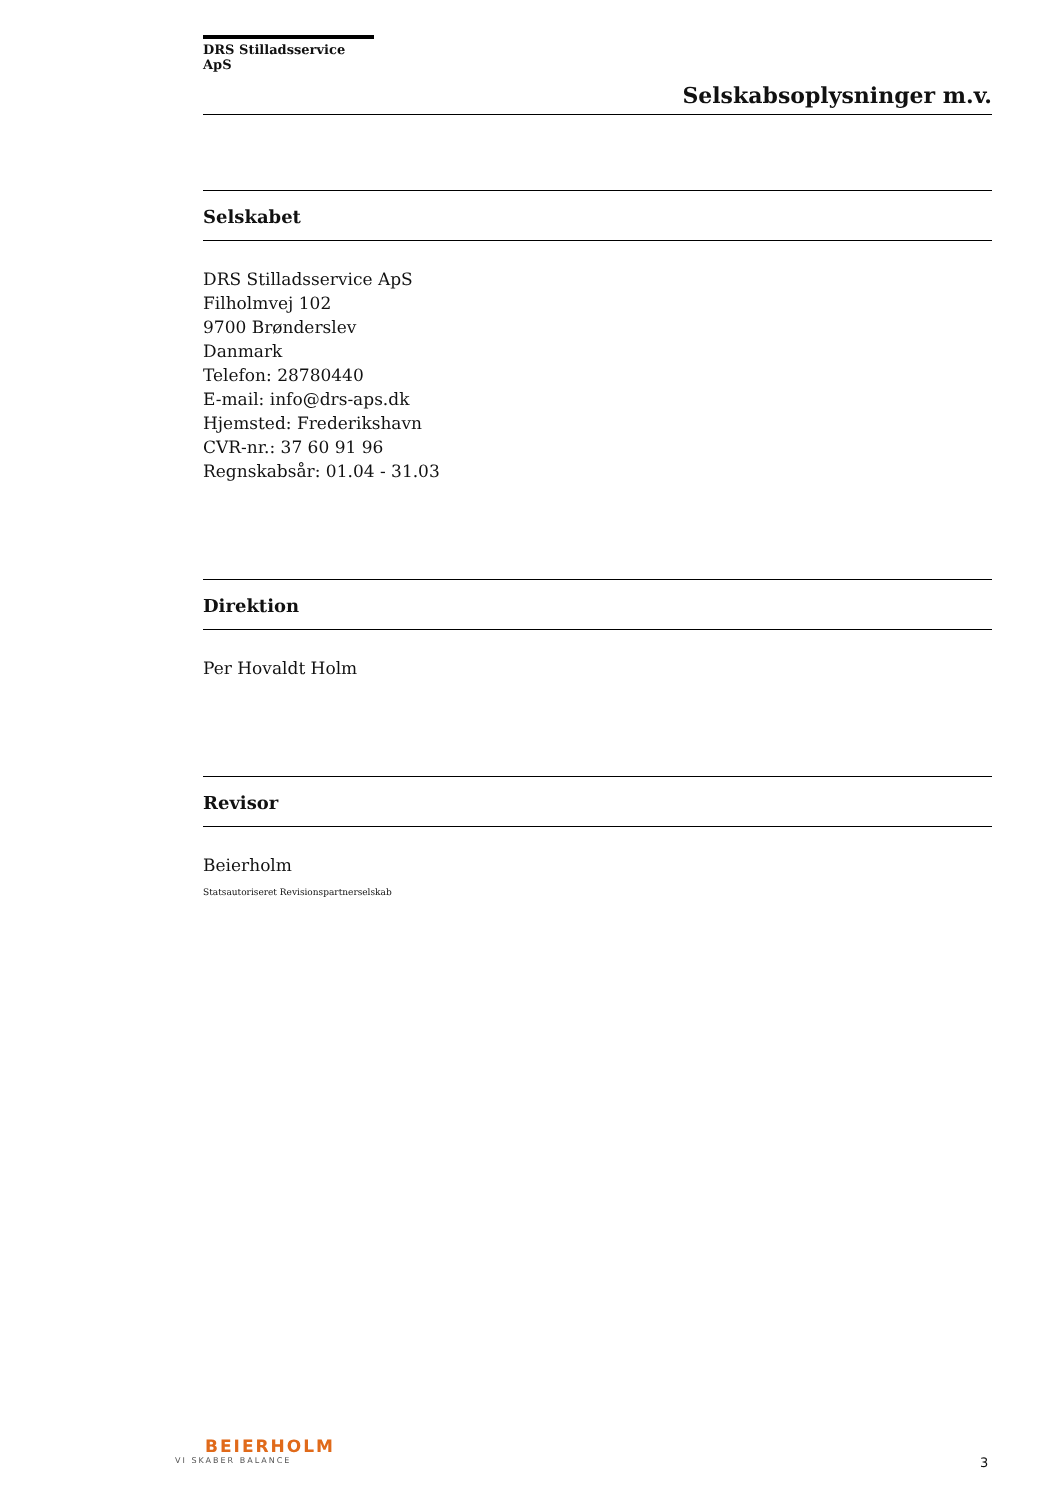DRS Stilladsservice ApS
Selskabsoplysninger m.v.
Selskabet
DRS Stilladsservice ApS
Filholmvej 102
9700 Brønderslev
Danmark
Telefon: 28780440
E-mail: info@drs-aps.dk
Hjemsted: Frederikshavn
CVR-nr.: 37 60 91 96
Regnskabsår: 01.04 - 31.03
Direktion
Per Hovaldt Holm
Revisor
Beierholm
Statsautoriseret Revisionspartnerselskab
BEIERHOLM
VI SKABER BALANCE
3